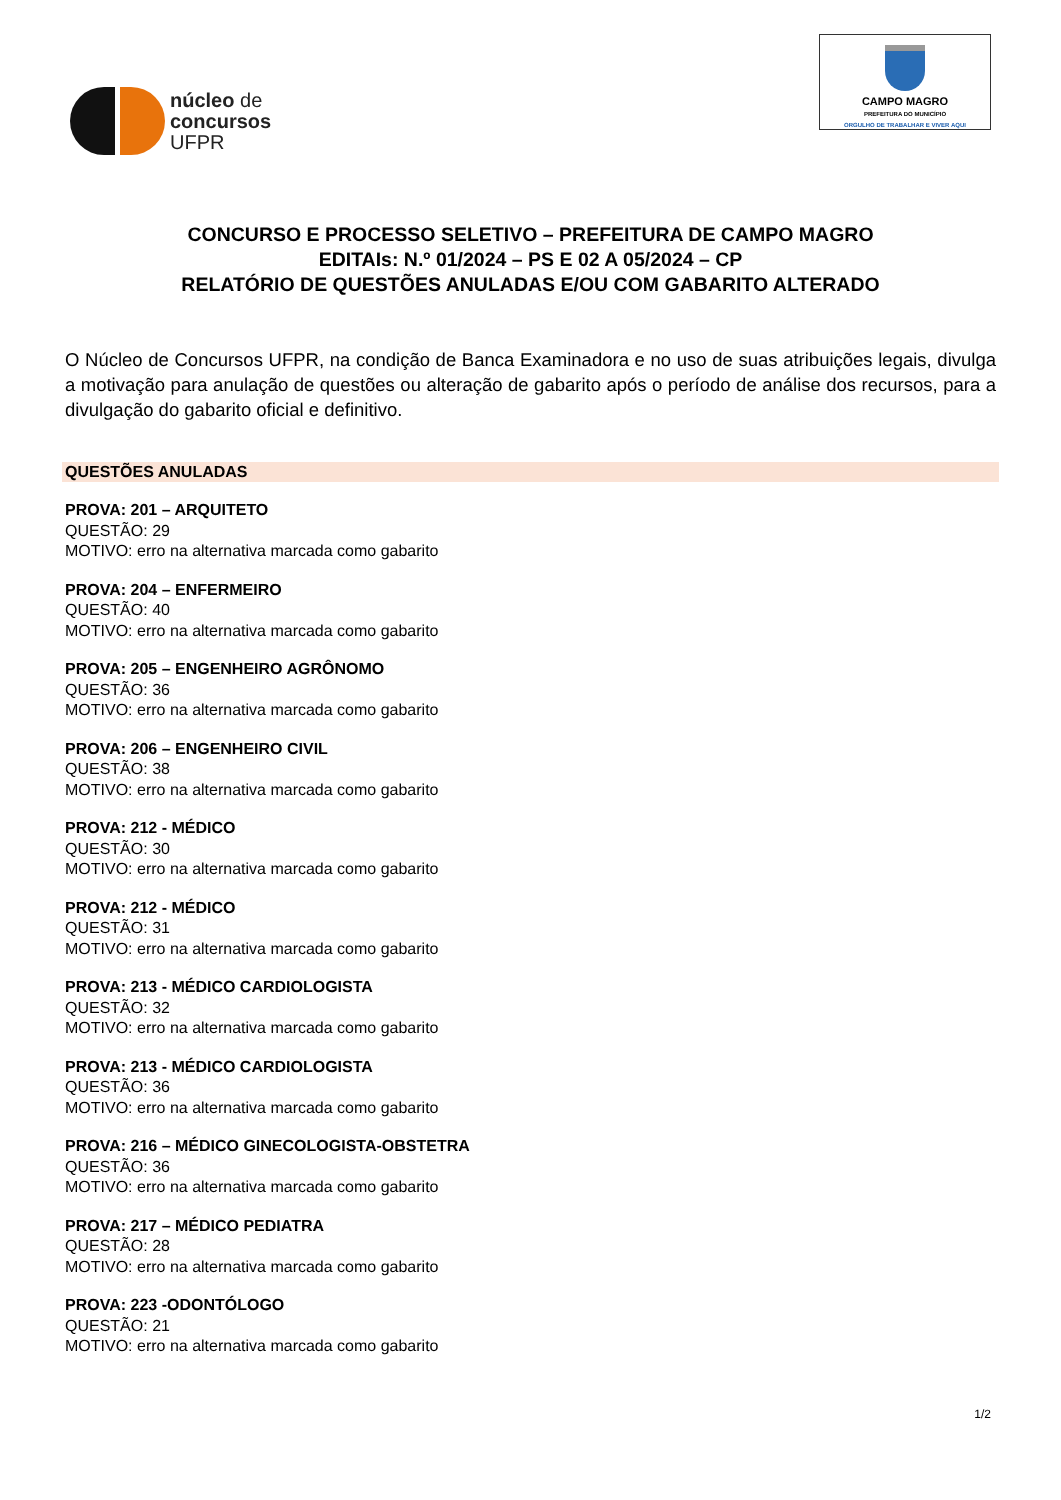núcleo de
concursos
UFPR
CAMPO MAGRO
PREFEITURA DO MUNICÍPIO
ORGULHO DE TRABALHAR E VIVER AQUI
CONCURSO E PROCESSO SELETIVO – PREFEITURA DE CAMPO MAGRO
EDITAIs: N.º 01/2024 – PS E 02 A 05/2024 – CP
RELATÓRIO DE QUESTÕES ANULADAS E/OU COM GABARITO ALTERADO
O Núcleo de Concursos UFPR, na condição de Banca Examinadora e no uso de suas atribuições legais, divulga a motivação para anulação de questões ou alteração de gabarito após o período de análise dos recursos, para a divulgação do gabarito oficial e definitivo.
QUESTÕES ANULADAS
PROVA: 201 – ARQUITETO
QUESTÃO: 29
MOTIVO: erro na alternativa marcada como gabarito
PROVA: 204 – ENFERMEIRO
QUESTÃO: 40
MOTIVO: erro na alternativa marcada como gabarito
PROVA: 205 – ENGENHEIRO AGRÔNOMO
QUESTÃO: 36
MOTIVO: erro na alternativa marcada como gabarito
PROVA: 206 – ENGENHEIRO CIVIL
QUESTÃO: 38
MOTIVO: erro na alternativa marcada como gabarito
PROVA: 212 - MÉDICO
QUESTÃO: 30
MOTIVO: erro na alternativa marcada como gabarito
PROVA: 212 - MÉDICO
QUESTÃO: 31
MOTIVO: erro na alternativa marcada como gabarito
PROVA: 213 - MÉDICO CARDIOLOGISTA
QUESTÃO: 32
MOTIVO: erro na alternativa marcada como gabarito
PROVA: 213 - MÉDICO CARDIOLOGISTA
QUESTÃO: 36
MOTIVO: erro na alternativa marcada como gabarito
PROVA: 216 – MÉDICO GINECOLOGISTA-OBSTETRA
QUESTÃO: 36
MOTIVO: erro na alternativa marcada como gabarito
PROVA: 217 – MÉDICO PEDIATRA
QUESTÃO: 28
MOTIVO: erro na alternativa marcada como gabarito
PROVA: 223 -ODONTÓLOGO
QUESTÃO: 21
MOTIVO: erro na alternativa marcada como gabarito
1/2